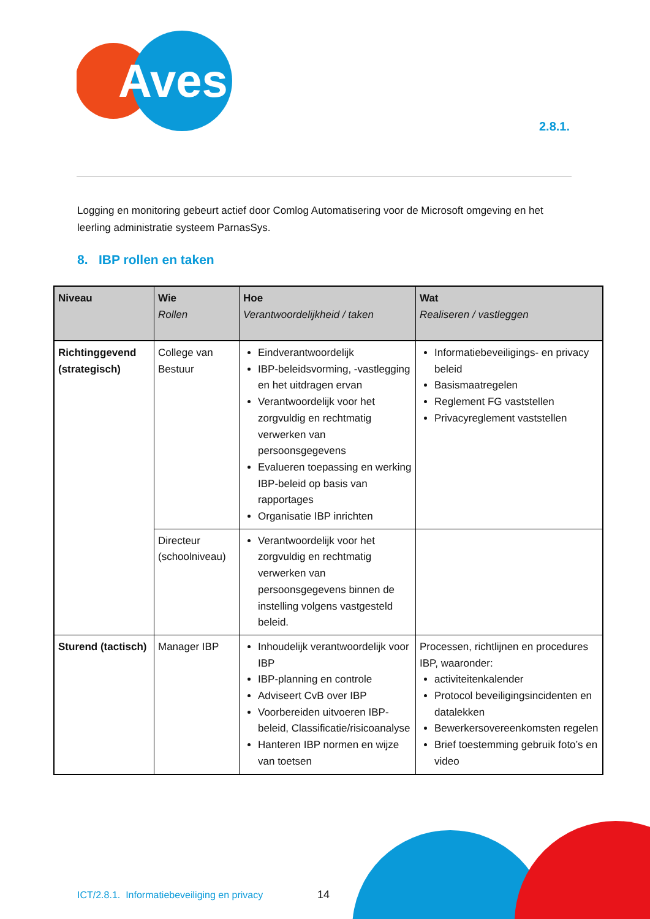Aves
2.8.1.
Logging en monitoring gebeurt actief door Comlog Automatisering voor de Microsoft omgeving en het leerling administratie systeem ParnasSys.
8. IBP rollen en taken
| Niveau | Wie Rollen | Hoe Verantwoordelijkheid / taken | Wat Realiseren / vastleggen |
| --- | --- | --- | --- |
| Richtinggevend (strategisch) | College van Bestuur | Eindverantwoordelijk IBP-beleidsvorming, -vastlegging en het uitdragen ervan Verantwoordelijk voor het zorgvuldig en rechtmatig verwerken van persoonsgegevens Evalueren toepassing en werking IBP-beleid op basis van rapportages Organisatie IBP inrichten | Informatiebeveiligings- en privacy beleid Basismaatregelen Reglement FG vaststellen Privacyreglement vaststellen |
| | Directeur (schoolniveau) | Verantwoordelijk voor het zorgvuldig en rechtmatig verwerken van persoonsgegevens binnen de instelling volgens vastgesteld beleid. | |
| Sturend (tactisch) | Manager IBP | Inhoudelijk verantwoordelijk voor IBP IBP-planning en controle Adviseert CvB over IBP Voorbereiden uitvoeren IBP-beleid, Classificatie/risicoanalyse Hanteren IBP normen en wijze van toetsen | Processen, richtlijnen en procedures IBP, waaronder: activiteitenkalender Protocol beveiligingsincidenten en datalekken Bewerkersovereenkomsten regelen Brief toestemming gebruik foto’s en video |
ICT/2.8.1. Informatiebeveiliging en privacy
14